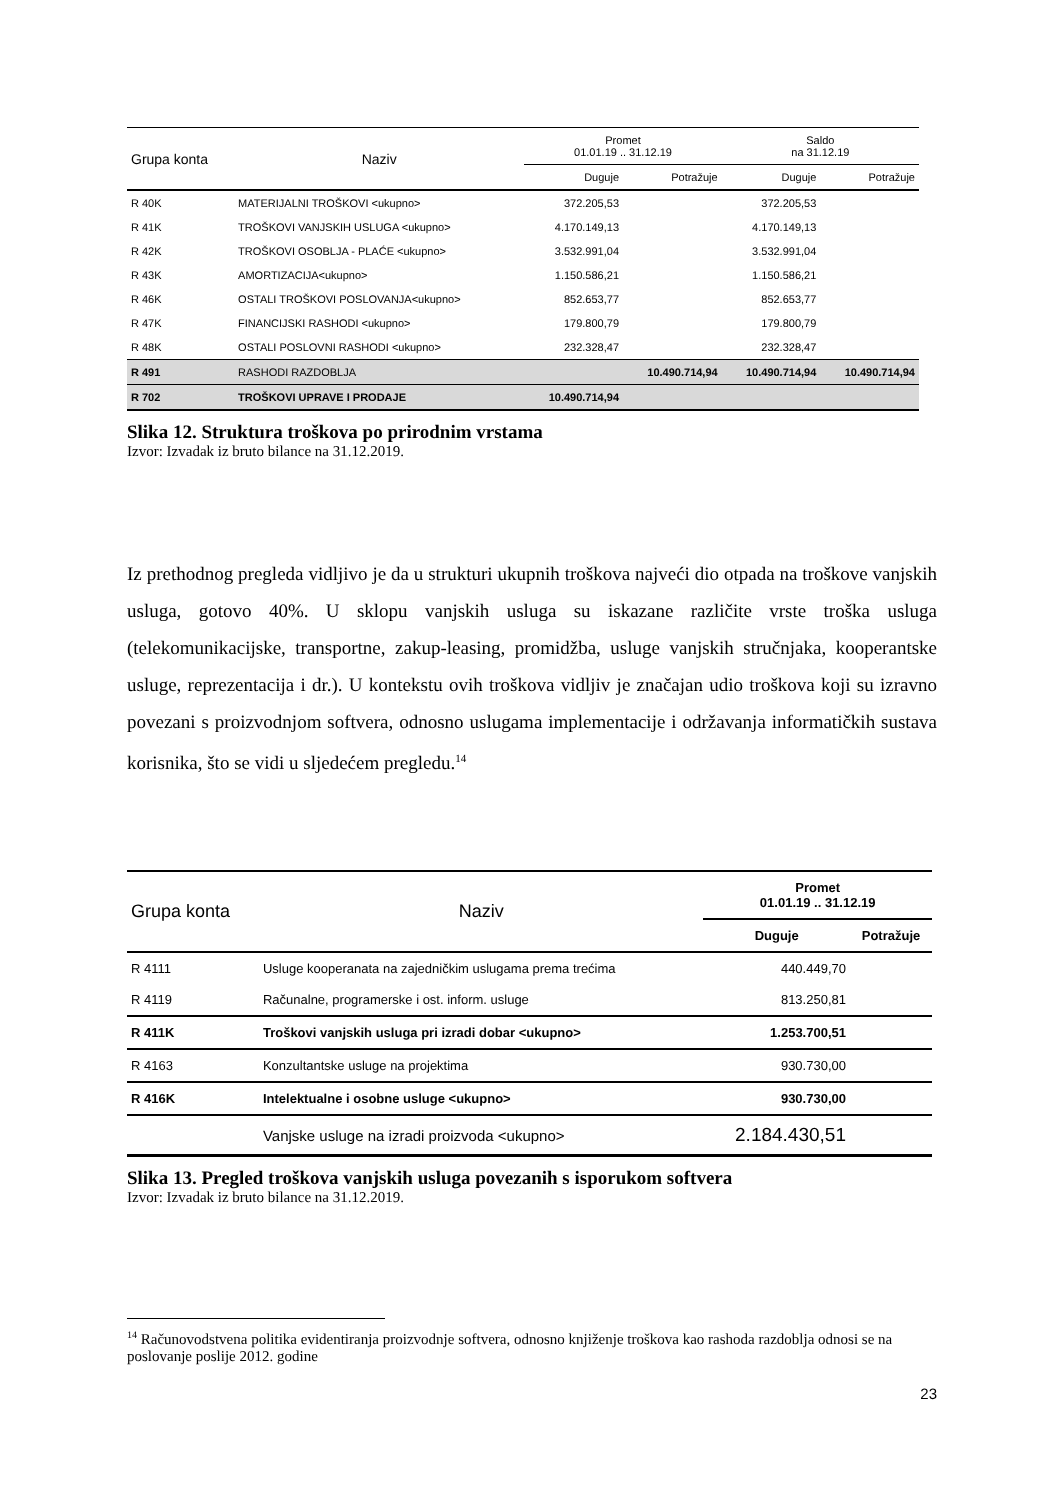| Grupa konta | Naziv | Promet 01.01.19 .. 31.12.19 | | Saldo na 31.12.19 | |
| --- | --- | --- | --- | --- | --- |
| | | Duguje | Potražuje | Duguje | Potražuje |
| R 40K | MATERIJALNI TROŠKOVI <ukupno> | 372.205,53 | | 372.205,53 | |
| R 41K | TROŠKOVI VANJSKIH USLUGA <ukupno> | 4.170.149,13 | | 4.170.149,13 | |
| R 42K | TROŠKOVI OSOBLJA - PLAĆE <ukupno> | 3.532.991,04 | | 3.532.991,04 | |
| R 43K | AMORTIZACIJA<ukupno> | 1.150.586,21 | | 1.150.586,21 | |
| R 46K | OSTALI TROŠKOVI POSLOVANJA<ukupno> | 852.653,77 | | 852.653,77 | |
| R 47K | FINANCIJSKI RASHODI <ukupno> | 179.800,79 | | 179.800,79 | |
| R 48K | OSTALI POSLOVNI RASHODI <ukupno> | 232.328,47 | | 232.328,47 | |
| R 491 | RASHODI RAZDOBLJA | | 10.490.714,94 | 10.490.714,94 | 10.490.714,94 |
| R 702 | TROŠKOVI UPRAVE I PRODAJE | 10.490.714,94 | | | |
Slika 12. Struktura troškova po prirodnim vrstama
Izvor: Izvadak iz bruto bilance na 31.12.2019.
Iz prethodnog pregleda vidljivo je da u strukturi ukupnih troškova najveći dio otpada na troškove vanjskih usluga, gotovo 40%. U sklopu vanjskih usluga su iskazane različite vrste troška usluga (telekomunikacijske, transportne, zakup-leasing, promidžba, usluge vanjskih stručnjaka, kooperantske usluge, reprezentacija i dr.). U kontekstu ovih troškova vidljiv je značajan udio troškova koji su izravno povezani s proizvodnjom softvera, odnosno uslugama implementacije i održavanja informatičkih sustava korisnika, što se vidi u sljedećem pregledu.<sup>14</sup>
| Grupa konta | Naziv | Promet 01.01.19 .. 31.12.19 | |
| --- | --- | --- | --- |
| | | Duguje | Potražuje |
| R 4111 | Usluge kooperanata na zajedničkim uslugama prema trećima | 440.449,70 | |
| R 4119 | Računalne, programerske i ost. inform. usluge | 813.250,81 | |
| R 411K | Troškovi vanjskih usluga pri izradi dobar <ukupno> | 1.253.700,51 | |
| R 4163 | Konzultantske usluge na projektima | 930.730,00 | |
| R 416K | Intelektualne i osobne usluge <ukupno> | 930.730,00 | |
| | Vanjske usluge na izradi proizvoda <ukupno> | 2.184.430,51 | |
Slika 13. Pregled troškova vanjskih usluga povezanih s isporukom softvera
Izvor: Izvadak iz bruto bilance na 31.12.2019.
<sup>14</sup> Računovodstvena politika evidentiranja proizvodnje softvera, odnosno knjiženje troškova kao rashoda razdoblja odnosi se na poslovanje poslije 2012. godine
23